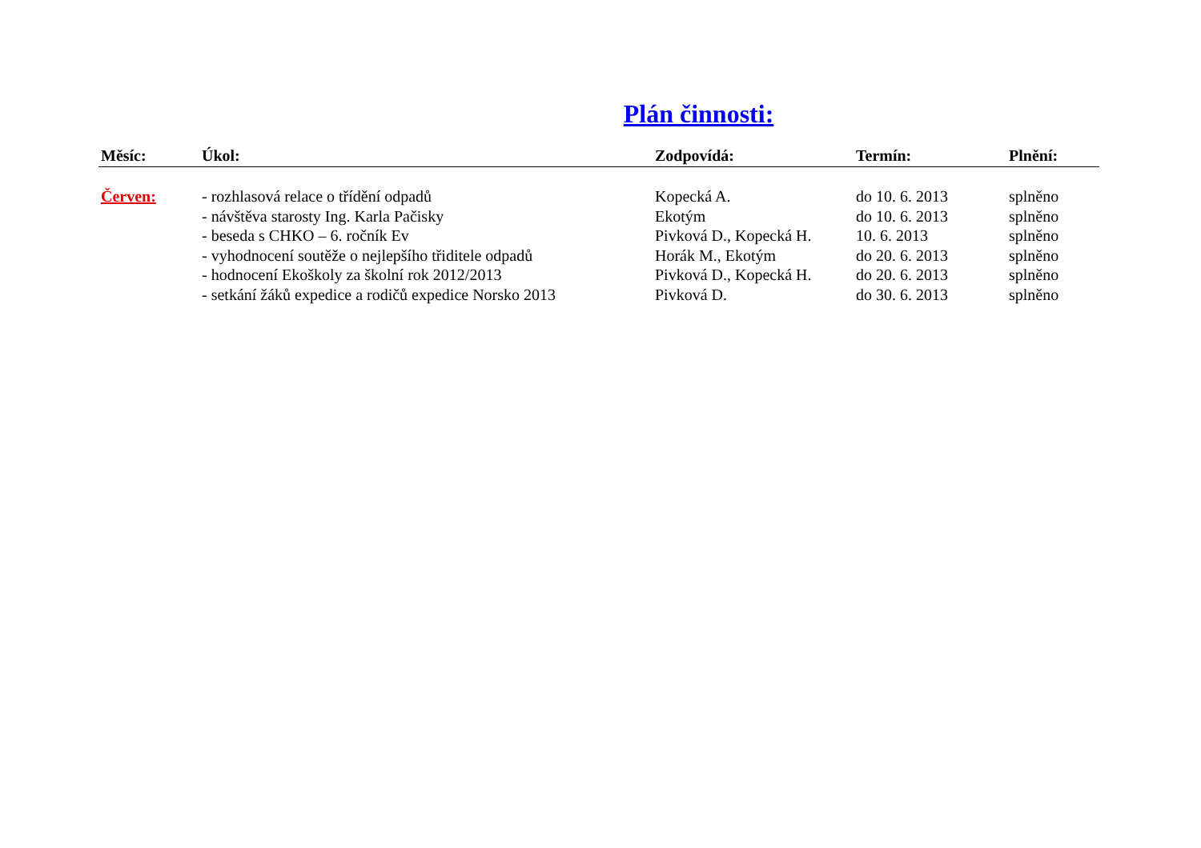Plán činnosti:
| Měsíc: | Úkol: | Zodpovídá: | Termín: | Plnění: |
| --- | --- | --- | --- | --- |
| Červen: | - rozhlasová relace o třídění odpadů | Kopecká A. | do 10. 6. 2013 | splněno |
| | - návštěva starosty Ing. Karla Pačisky | Ekotým | do 10. 6. 2013 | splněno |
| | - beseda s CHKO – 6. ročník Ev | Pivková D., Kopecká H. | 10. 6. 2013 | splněno |
| | - vyhodnocení soutěže o nejlepšího třiditele odpadů | Horák M., Ekotým | do 20. 6. 2013 | splněno |
| | - hodnocení Ekoškoly za školní rok 2012/2013 | Pivková D., Kopecká H. | do 20. 6. 2013 | splněno |
| | - setkání žáků expedice a rodičů expedice Norsko 2013 | Pivková D. | do 30. 6. 2013 | splněno |